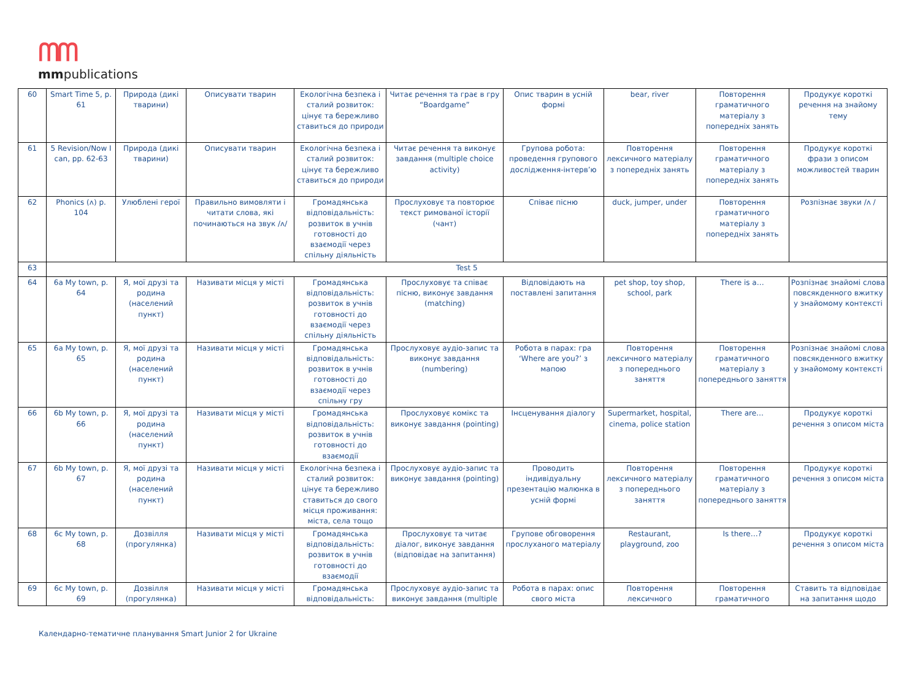ᗰᗰ
mmpublications
| 60 | Smart Time 5, p. 61 | Природа (дикі тварини) | Описувати тварин | Екологічна безпека і сталий розвиток: цінує та бережливо ставиться до природи | Читає речення та грає в гру “Boardgame” | Опис тварин в усній формі | bear, river | Повторення граматичного матеріалу з попередніх занять | Продукує короткі речення на знайому тему |
| 61 | 5 Revision/Now I can, pp. 62-63 | Природа (дикі тварини) | Описувати тварин | Екологічна безпека і сталий розвиток: цінує та бережливо ставиться до природи | Читає речення та виконує завдання (multiple choice activity) | Групова робота: проведення групового дослідження-інтерв’ю | Повторення лексичного матеріалу з попередніх занять | Повторення граматичного матеріалу з попередніх занять | Продукує короткі фрази з описом можливостей тварин |
| 62 | Phonics (ʌ) p. 104 | Улюблені герої | Правильно вимовляти і читати слова, які починаються на звук /ʌ/ | Громадянська відповідальність: розвиток в учнів готовності до взаємодії через спільну діяльність | Прослуховує та повторює текст римованої історії (чант) | Співає пісню | duck, jumper, under | Повторення граматичного матеріалу з попередніх занять | Розпізнає звуки /ʌ / |
| 63 | Test 5 | | | | | | | | |
| 64 | 6a My town, p. 64 | Я, мої друзі та родина (населений пункт) | Називати місця у місті | Громадянська відповідальність: розвиток в учнів готовності до взаємодії через спільну діяльність | Прослуховує та співає пісню, виконує завдання (matching) | Відповідають на поставлені запитання | pet shop, toy shop, school, park | There is a… | Розпізнає знайомі слова повсякденного вжитку у знайомому контексті |
| 65 | 6a My town, p. 65 | Я, мої друзі та родина (населений пункт) | Називати місця у місті | Громадянська відповідальність: розвиток в учнів готовності до взаємодії через спільну гру | Прослуховує аудіо-запис та виконує завдання (numbering) | Робота в парах: гра ‘Where are you?’ з мапою | Повторення лексичного матеріалу з попереднього заняття | Повторення граматичного матеріалу з попереднього заняття | Розпізнає знайомі слова повсякденного вжитку у знайомому контексті |
| 66 | 6b My town, p. 66 | Я, мої друзі та родина (населений пункт) | Називати місця у місті | Громадянська відповідальність: розвиток в учнів готовності до взаємодії | Прослуховує комікс та виконує завдання (pointing) | Інсценування діалогу | Supermarket, hospital, cinema, police station | There are… | Продукує короткі речення з описом міста |
| 67 | 6b My town, p. 67 | Я, мої друзі та родина (населений пункт) | Називати місця у місті | Екологічна безпека і сталий розвиток: цінує та бережливо ставиться до свого місця проживання: міста, села тощо | Прослуховує аудіо-запис та виконує завдання (pointing) | Проводить індивідуальну презентацію малюнка в усній формі | Повторення лексичного матеріалу з попереднього заняття | Повторення граматичного матеріалу з попереднього заняття | Продукує короткі речення з описом міста |
| 68 | 6c My town, p. 68 | Дозвілля (прогулянка) | Називати місця у місті | Громадянська відповідальність: розвиток в учнів готовності до взаємодії | Прослуховує та читає діалог, виконує завдання (відповідає на запитання) | Групове обговорення прослуханого матеріалу | Restaurant, playground, zoo | Is there…? | Продукує короткі речення з описом міста |
| 69 | 6c My town, p. 69 | Дозвілля (прогулянка) | Називати місця у місті | Громадянська відповідальність: | Прослуховує аудіо-запис та виконує завдання (multiple | Робота в парах: опис свого міста | Повторення лексичного | Повторення граматичного | Ставить та відповідає на запитання щодо |
Календарно-тематичне планування Smart Junior 2 for Ukraine